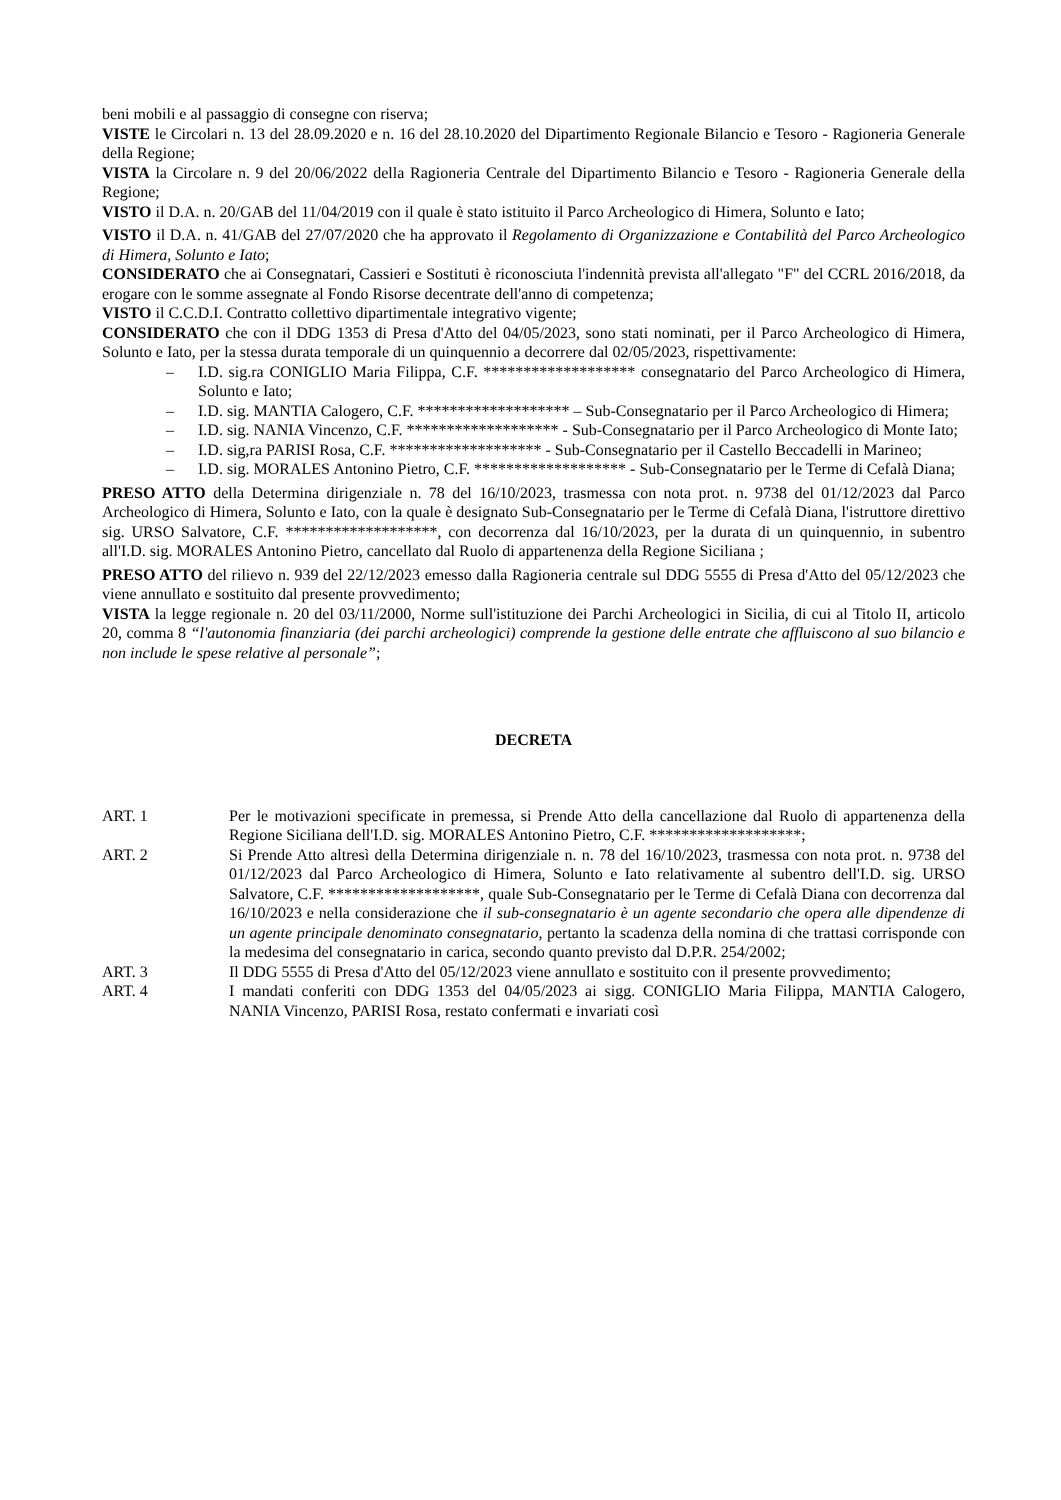beni mobili e al passaggio di consegne con riserva;
VISTE le Circolari n. 13 del 28.09.2020 e n. 16 del 28.10.2020 del Dipartimento Regionale Bilancio e Tesoro - Ragioneria Generale della Regione;
VISTA la Circolare n. 9 del 20/06/2022 della Ragioneria Centrale del Dipartimento Bilancio e Tesoro - Ragioneria Generale della Regione;
VISTO il D.A. n. 20/GAB del 11/04/2019 con il quale è stato istituito il Parco Archeologico di Himera, Solunto e Iato;
VISTO il D.A. n. 41/GAB del 27/07/2020 che ha approvato il Regolamento di Organizzazione e Contabilità del Parco Archeologico di Himera, Solunto e Iato;
CONSIDERATO che ai Consegnatari, Cassieri e Sostituti è riconosciuta l'indennità prevista all'allegato "F" del CCRL 2016/2018, da erogare con le somme assegnate al Fondo Risorse decentrate dell'anno di competenza;
VISTO il C.C.D.I. Contratto collettivo dipartimentale integrativo vigente;
CONSIDERATO che con il DDG 1353 di Presa d'Atto del 04/05/2023, sono stati nominati, per il Parco Archeologico di Himera, Solunto e Iato, per la stessa durata temporale di un quinquennio a decorrere dal 02/05/2023, rispettivamente:
– I.D. sig.ra CONIGLIO Maria Filippa, C.F. ******************* consegnatario del Parco Archeologico di Himera, Solunto e Iato;
– I.D. sig. MANTIA Calogero, C.F. ******************* – Sub-Consegnatario per il Parco Archeologico di Himera;
– I.D. sig. NANIA Vincenzo, C.F. ******************* - Sub-Consegnatario per il Parco Archeologico di Monte Iato;
– I.D. sig,ra PARISI Rosa, C.F. ******************* - Sub-Consegnatario per il Castello Beccadelli in Marineo;
– I.D. sig. MORALES Antonino Pietro, C.F. ******************* - Sub-Consegnatario per le Terme di Cefalà Diana;
PRESO ATTO della Determina dirigenziale n. 78 del 16/10/2023, trasmessa con nota prot. n. 9738 del 01/12/2023 dal Parco Archeologico di Himera, Solunto e Iato, con la quale è designato Sub-Consegnatario per le Terme di Cefalà Diana, l'istruttore direttivo sig. URSO Salvatore, C.F. *******************, con decorrenza dal 16/10/2023, per la durata di un quinquennio, in subentro all'I.D. sig. MORALES Antonino Pietro, cancellato dal Ruolo di appartenenza della Regione Siciliana ;
PRESO ATTO del rilievo n. 939 del 22/12/2023 emesso dalla Ragioneria centrale sul DDG 5555 di Presa d'Atto del 05/12/2023 che viene annullato e sostituito dal presente provvedimento;
VISTA la legge regionale n. 20 del 03/11/2000, Norme sull'istituzione dei Parchi Archeologici in Sicilia, di cui al Titolo II, articolo 20, comma 8 “l'autonomia finanziaria (dei parchi archeologici) comprende la gestione delle entrate che affluiscono al suo bilancio e non include le spese relative al personale”;
DECRETA
ART. 1 Per le motivazioni specificate in premessa, si Prende Atto della cancellazione dal Ruolo di appartenenza della Regione Siciliana dell'I.D. sig. MORALES Antonino Pietro, C.F. *******************;
ART. 2 Si Prende Atto altresì della Determina dirigenziale n. n. 78 del 16/10/2023, trasmessa con nota prot. n. 9738 del 01/12/2023 dal Parco Archeologico di Himera, Solunto e Iato relativamente al subentro dell'I.D. sig. URSO Salvatore, C.F. *******************, quale Sub-Consegnatario per le Terme di Cefalà Diana con decorrenza dal 16/10/2023 e nella considerazione che il sub-consegnatario è un agente secondario che opera alle dipendenze di un agente principale denominato consegnatario, pertanto la scadenza della nomina di che trattasi corrisponde con la medesima del consegnatario in carica, secondo quanto previsto dal D.P.R. 254/2002;
ART. 3 Il DDG 5555 di Presa d'Atto del 05/12/2023 viene annullato e sostituito con il presente provvedimento;
ART. 4 I mandati conferiti con DDG 1353 del 04/05/2023 ai sigg. CONIGLIO Maria Filippa, MANTIA Calogero, NANIA Vincenzo, PARISI Rosa, restato confermati e invariati così